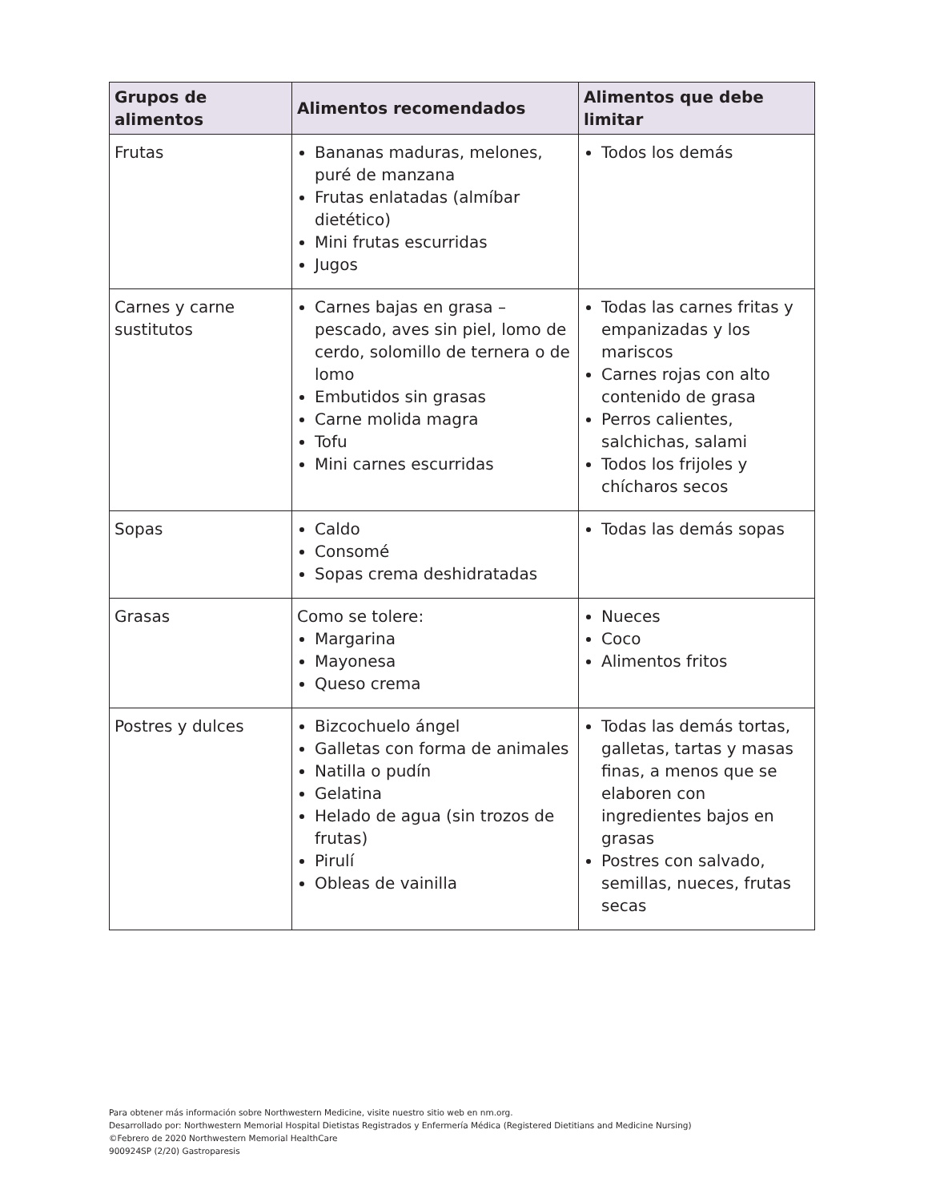| Grupos de alimentos | Alimentos recomendados | Alimentos que debe limitar |
| --- | --- | --- |
| Frutas | Bananas maduras, melones, puré de manzana Frutas enlatadas (almíbar dietético) Mini frutas escurridas Jugos | Todos los demás |
| Carnes y carne sustitutos | Carnes bajas en grasa – pescado, aves sin piel, lomo de cerdo, solomillo de ternera o de lomo Embutidos sin grasas Carne molida magra Tofu Mini carnes escurridas | Todas las carnes fritas y empanizadas y los mariscos Carnes rojas con alto contenido de grasa Perros calientes, salchichas, salami Todos los frijoles y chícharos secos |
| Sopas | Caldo Consomé Sopas crema deshidratadas | Todas las demás sopas |
| Grasas | Como se tolere: Margarina Mayonesa Queso crema | Nueces Coco Alimentos fritos |
| Postres y dulces | Bizcochuelo ángel Galletas con forma de animales Natilla o pudín Gelatina Helado de agua (sin trozos de frutas) Pirulí Obleas de vainilla | Todas las demás tortas, galletas, tartas y masas finas, a menos que se elaboren con ingredientes bajos en grasas Postres con salvado, semillas, nueces, frutas secas |
Para obtener más información sobre Northwestern Medicine, visite nuestro sitio web en nm.org.
Desarrollado por: Northwestern Memorial Hospital Dietistas Registrados y Enfermería Médica (Registered Dietitians and Medicine Nursing)
©Febrero de 2020 Northwestern Memorial HealthCare
900924SP (2/20) Gastroparesis